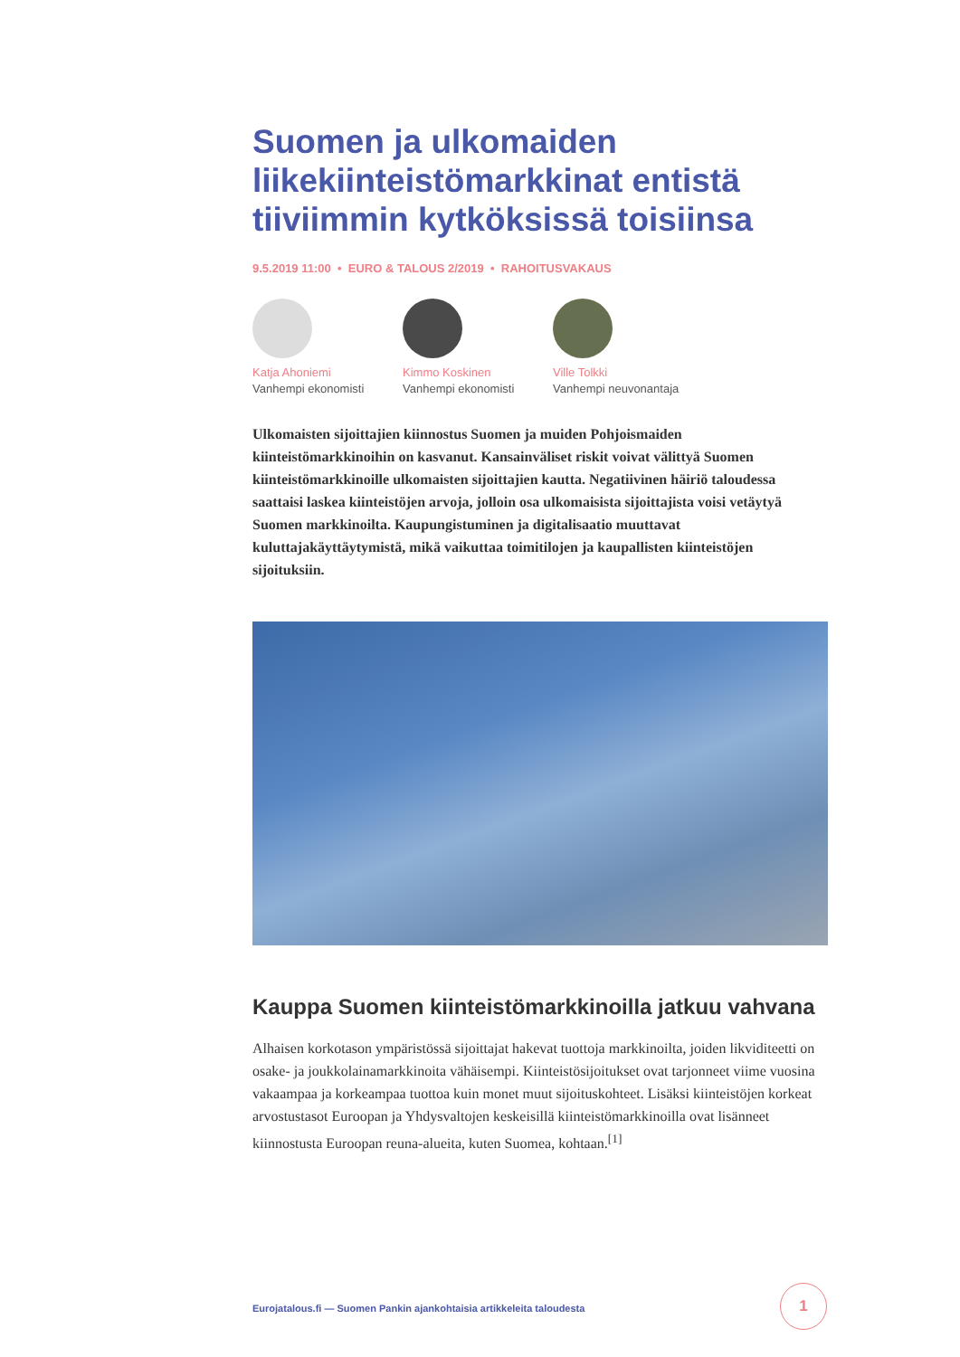Suomen ja ulkomaiden liikekiinteistömarkkinat entistä tiiviimmin kytköksissä toisiinsa
9.5.2019 11:00 • EURO & TALOUS 2/2019 • RAHOITUSVAKAUS
Katja Ahoniemi
Vanhempi ekonomisti
Kimmo Koskinen
Vanhempi ekonomisti
Ville Tolkki
Vanhempi neuvonantaja
Ulkomaisten sijoittajien kiinnostus Suomen ja muiden Pohjoismaiden kiinteistömarkkinoihin on kasvanut. Kansainväliset riskit voivat välittyä Suomen kiinteistömarkkinoille ulkomaisten sijoittajien kautta. Negatiivinen häiriö taloudessa saattaisi laskea kiinteistöjen arvoja, jolloin osa ulkomaisista sijoittajista voisi vetäytyä Suomen markkinoilta. Kaupungistuminen ja digitalisaatio muuttavat kuluttajakäyttäytymistä, mikä vaikuttaa toimitilojen ja kaupallisten kiinteistöjen sijoituksiin.
Kauppa Suomen kiinteistömarkkinoilla jatkuu vahvana
Alhaisen korkotason ympäristössä sijoittajat hakevat tuottoja markkinoilta, joiden likviditeetti on osake- ja joukkolainamarkkinoita vähäisempi. Kiinteistösijoitukset ovat tarjonneet viime vuosina vakaampaa ja korkeampaa tuottoa kuin monet muut sijoituskohteet. Lisäksi kiinteistöjen korkeat arvostustasot Euroopan ja Yhdysvaltojen keskeisillä kiinteistömarkkinoilla ovat lisänneet kiinnostusta Euroopan reuna-alueita, kuten Suomea, kohtaan.<sup>[1]</sup>
Eurojatalous.fi — Suomen Pankin ajankohtaisia artikkeleita taloudesta
1